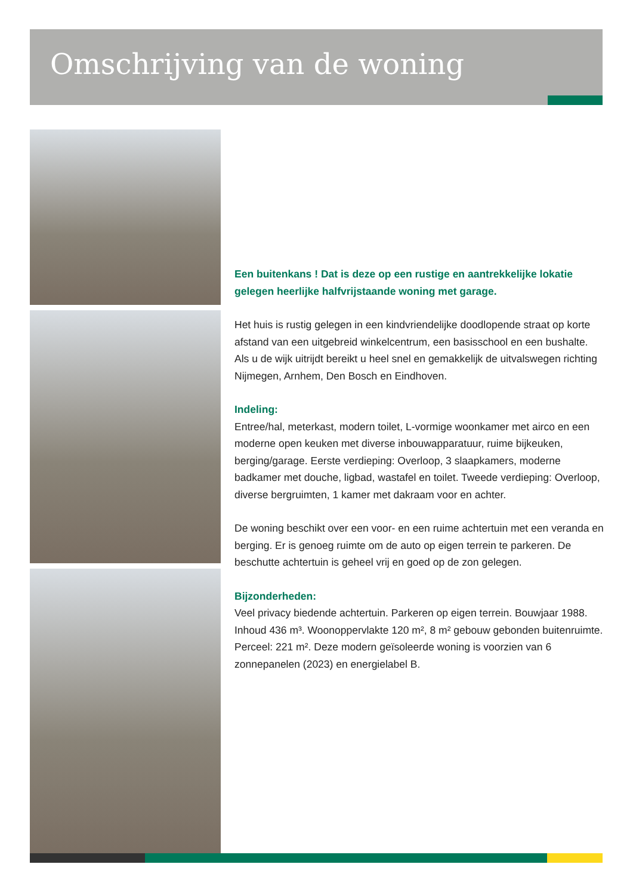Omschrijving van de woning
Een buitenkans ! Dat is deze op een rustige en aantrekkelijke lokatie gelegen heerlijke halfvrijstaande woning met garage.
Het huis is rustig gelegen in een kindvriendelijke doodlopende straat op korte afstand van een uitgebreid winkelcentrum, een basisschool en een bushalte. Als u de wijk uitrijdt bereikt u heel snel en gemakkelijk de uitvalswegen richting Nijmegen, Arnhem, Den Bosch en Eindhoven.
Indeling:
Entree/hal, meterkast, modern toilet, L-vormige woonkamer met airco en een moderne open keuken met diverse inbouwapparatuur, ruime bijkeuken, berging/garage. Eerste verdieping: Overloop, 3 slaapkamers, moderne badkamer met douche, ligbad, wastafel en toilet. Tweede verdieping: Overloop, diverse bergruimten, 1 kamer met dakraam voor en achter.
De woning beschikt over een voor- en een ruime achtertuin met een veranda en berging. Er is genoeg ruimte om de auto op eigen terrein te parkeren. De beschutte achtertuin is geheel vrij en goed op de zon gelegen.
Bijzonderheden:
Veel privacy biedende achtertuin. Parkeren op eigen terrein. Bouwjaar 1988. Inhoud 436 m³. Woonoppervlakte 120 m², 8 m² gebouw gebonden buitenruimte. Perceel: 221 m². Deze modern geïsoleerde woning is voorzien van 6 zonnepanelen (2023) en energielabel B.